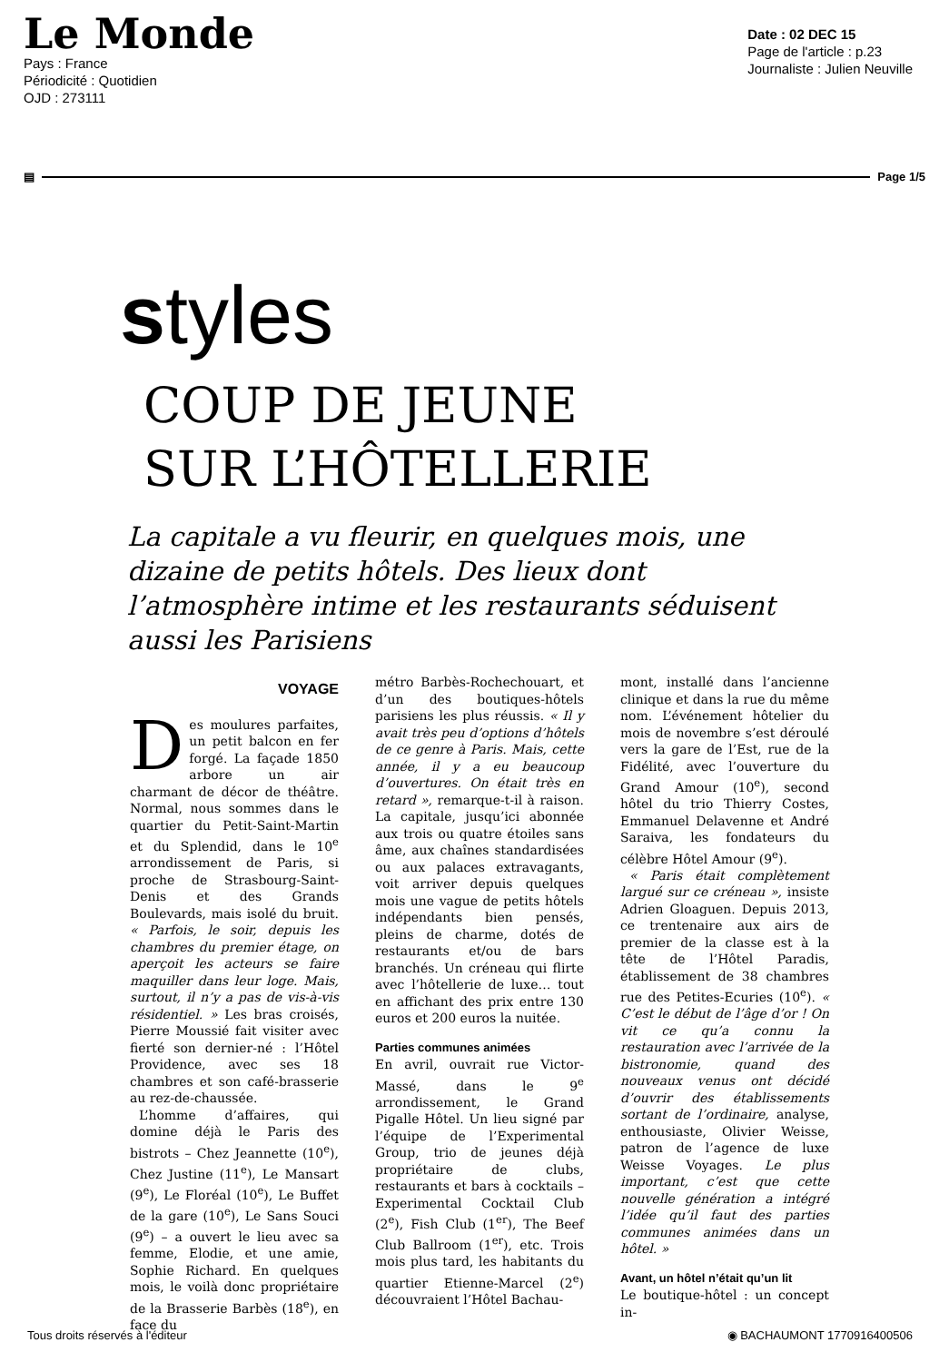Le Monde
Pays : France
Périodicité : Quotidien
OJD : 273111
Date : 02 DEC 15
Page de l'article : p.23
Journaliste : Julien Neuville
▤ Page 1/5
styles
COUP DE JEUNE
SUR L’HÔTELLERIE
La capitale a vu fleurir, en quelques mois, une dizaine de petits hôtels. Des lieux dont l’atmosphère intime et les restaurants séduisent aussi les Parisiens
VOYAGE
Des moulures parfaites, un petit balcon en fer forgé. La façade 1850 arbore un air charmant de décor de théâtre. Normal, nous sommes dans le quartier du Petit-Saint-Martin et du Splendid, dans le 10<sup>e</sup> arrondissement de Paris, si proche de Strasbourg-Saint-Denis et des Grands Boulevards, mais isolé du bruit. « Parfois, le soir, depuis les chambres du premier étage, on aperçoit les acteurs se faire maquiller dans leur loge. Mais, surtout, il n’y a pas de vis-à-vis résidentiel. » Les bras croisés, Pierre Moussié fait visiter avec fierté son dernier-né : l’Hôtel Providence, avec ses 18 chambres et son café-brasserie au rez-de-chaussée.
L’homme d’affaires, qui domine déjà le Paris des bistrots – Chez Jeannette (10<sup>e</sup>), Chez Justine (11<sup>e</sup>), Le Mansart (9<sup>e</sup>), Le Floréal (10<sup>e</sup>), Le Buffet de la gare (10<sup>e</sup>), Le Sans Souci (9<sup>e</sup>) – a ouvert le lieu avec sa femme, Elodie, et une amie, Sophie Richard. En quelques mois, le voilà donc propriétaire de la Brasserie Barbès (18<sup>e</sup>), en face du
métro Barbès-Rochechouart, et d’un des boutiques-hôtels parisiens les plus réussis. « Il y avait très peu d’options d’hôtels de ce genre à Paris. Mais, cette année, il y a eu beaucoup d’ouvertures. On était très en retard », remarque-t-il à raison. La capitale, jusqu’ici abonnée aux trois ou quatre étoiles sans âme, aux chaînes standardisées ou aux palaces extravagants, voit arriver depuis quelques mois une vague de petits hôtels indépendants bien pensés, pleins de charme, dotés de restaurants et/ou de bars branchés. Un créneau qui flirte avec l’hôtellerie de luxe… tout en affichant des prix entre 130 euros et 200 euros la nuitée.
Parties communes animées
En avril, ouvrait rue Victor-Massé, dans le 9<sup>e</sup> arrondissement, le Grand Pigalle Hôtel. Un lieu signé par l’équipe de l’Experimental Group, trio de jeunes déjà propriétaire de clubs, restaurants et bars à cocktails – Experimental Cocktail Club (2<sup>e</sup>), Fish Club (1<sup>er</sup>), The Beef Club Ballroom (1<sup>er</sup>), etc. Trois mois plus tard, les habitants du quartier Etienne-Marcel (2<sup>e</sup>) découvraient l’Hôtel Bachau-
mont, installé dans l’ancienne clinique et dans la rue du même nom. L’événement hôtelier du mois de novembre s’est déroulé vers la gare de l’Est, rue de la Fidélité, avec l’ouverture du Grand Amour (10<sup>e</sup>), second hôtel du trio Thierry Costes, Emmanuel Delavenne et André Saraiva, les fondateurs du célèbre Hôtel Amour (9<sup>e</sup>).
« Paris était complètement largué sur ce créneau », insiste Adrien Gloaguen. Depuis 2013, ce trentenaire aux airs de premier de la classe est à la tête de l’Hôtel Paradis, établissement de 38 chambres rue des Petites-Ecuries (10<sup>e</sup>). « C’est le début de l’âge d’or ! On vit ce qu’a connu la restauration avec l’arrivée de la bistronomie, quand des nouveaux venus ont décidé d’ouvrir des établissements sortant de l’ordinaire, analyse, enthousiaste, Olivier Weisse, patron de l’agence de luxe Weisse Voyages. Le plus important, c’est que cette nouvelle génération a intégré l’idée qu’il faut des parties communes animées dans un hôtel. »
Avant, un hôtel n’était qu’un lit
Le boutique-hôtel : un concept in-
Tous droits réservés à l'éditeur ◉ BACHAUMONT 1770916400506